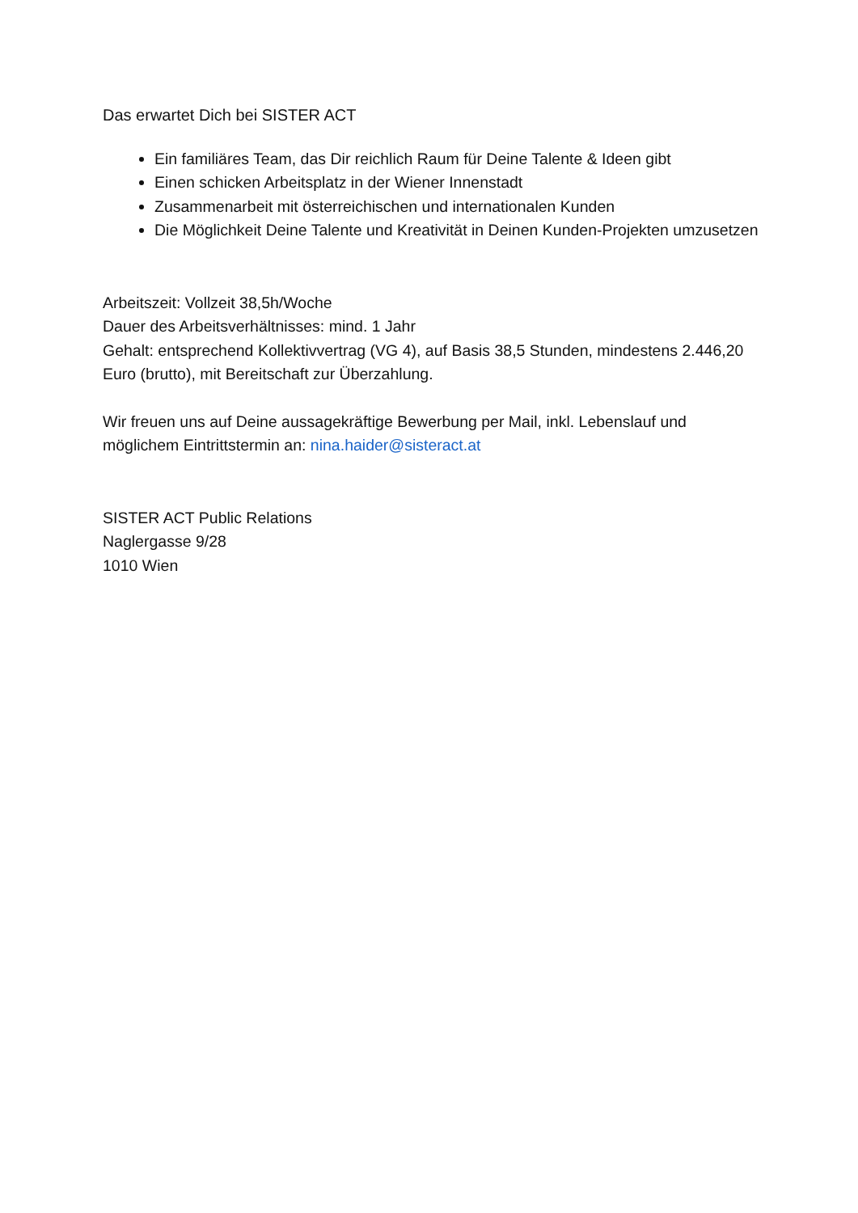Das erwartet Dich bei SISTER ACT
Ein familiäres Team, das Dir reichlich Raum für Deine Talente & Ideen gibt
Einen schicken Arbeitsplatz in der Wiener Innenstadt
Zusammenarbeit mit österreichischen und internationalen Kunden
Die Möglichkeit Deine Talente und Kreativität in Deinen Kunden-Projekten umzusetzen
Arbeitszeit: Vollzeit 38,5h/Woche
Dauer des Arbeitsverhältnisses: mind. 1 Jahr
Gehalt: entsprechend Kollektivvertrag (VG 4), auf Basis 38,5 Stunden, mindestens 2.446,20 Euro (brutto), mit Bereitschaft zur Überzahlung.
Wir freuen uns auf Deine aussagekräftige Bewerbung per Mail, inkl. Lebenslauf und möglichem Eintrittstermin an: nina.haider@sisteract.at
SISTER ACT Public Relations
Naglergasse 9/28
1010 Wien